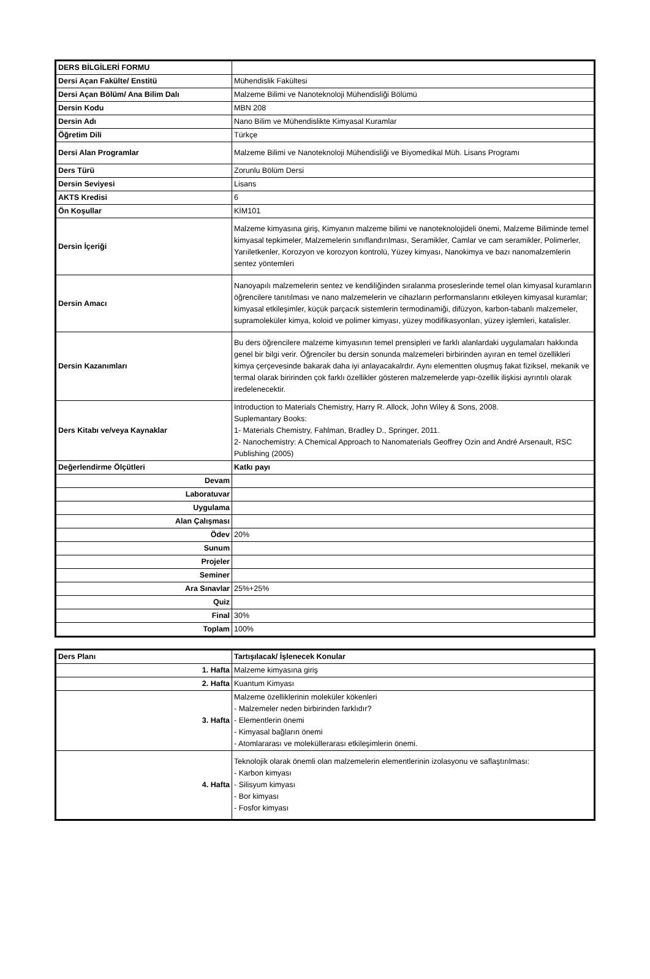| DERS BİLGİLERİ FORMU | |
| Dersi Açan Fakülte/ Enstitü | Mühendislik Fakültesi |
| Dersi Açan Bölüm/ Ana Bilim Dalı | Malzeme Bilimi ve Nanoteknoloji Mühendisliği Bölümü |
| Dersin Kodu | MBN 208 |
| Dersin Adı | Nano Bilim ve Mühendislikte Kimyasal Kuramlar |
| Öğretim Dili | Türkçe |
| Dersi Alan Programlar | Malzeme Bilimi ve Nanoteknoloji Mühendisliği ve Biyomedikal Müh. Lisans Programı |
| Ders Türü | Zorunlu Bölüm Dersi |
| Dersin Seviyesi | Lisans |
| AKTS Kredisi | 6 |
| Ön Koşullar | KİM101 |
| Dersin İçeriği | Malzeme kimyasına giriş, Kimyanın malzeme bilimi ve nanoteknolojideli önemi, Malzeme Biliminde temel kimyasal tepkimeler, Malzemelerin sınıflandırılması, Seramikler, Camlar ve cam seramikler, Polimerler, Yarıiletkenler, Korozyon ve korozyon kontrolü, Yüzey kimyası, Nanokimya ve bazı nanomalzemlerin sentez yöntemleri |
| Dersin Amacı | Nanoyapılı malzemelerin sentez ve kendiliğinden sıralanma proseslerinde temel olan kimyasal kuramların öğrencilere tanıtılması ve nano malzemelerin ve cihazların performanslarını etkileyen kimyasal kuramlar; kimyasal etkileşimler, küçük parçacık sistemlerin termodinamiği, difüzyon, karbon-tabanlı malzemeler, supramoleküler kimya, koloid ve polimer kimyası, yüzey modifikasyonları, yüzey işlemleri, katalisler. |
| Dersin Kazanımları | Bu ders öğrencilere malzeme kimyasının temel prensipleri ve farklı alanlardaki uygulamaları hakkında genel bir bilgi verir. Öğrenciler bu dersin sonunda malzemeleri birbirinden ayıran en temel özellikleri kimya çerçevesinde bakarak daha iyi anlayacakalrdır. Aynı elementten oluşmuş fakat fiziksel, mekanik ve termal olarak biririnden çok farklı özellikler gösteren malzemelerde yapı-özellik ilişkisi ayrıntılı olarak iredelenecektir. |
| Ders Kitabı ve/veya Kaynaklar | Introduction to Materials Chemistry, Harry R. Allock, John Wiley & Sons, 2008. Suplemantary Books: 1- Materials Chemistry, Fahlman, Bradley D., Springer, 2011. 2- Nanochemistry: A Chemical Approach to Nanomaterials Geoffrey Ozin and André Arsenault, RSC Publishing (2005) |
| Değerlendirme Ölçütleri | Katkı payı |
| Devam | |
| Laboratuvar | |
| Uygulama | |
| Alan Çalışması | |
| Ödev | 20% |
| Sunum | |
| Projeler | |
| Seminer | |
| Ara Sınavlar | 25%+25% |
| Quiz | |
| Final | 30% |
| Toplam | 100% |
| Ders Planı | Tartışılacak/ İşlenecek Konular |
| 1. Hafta | Malzeme kimyasına giriş |
| 2. Hafta | Kuantum Kimyası |
| 3. Hafta | Malzeme özelliklerinin moleküler kökenleri - Malzemeler neden birbirinden farklıdır? - Elementlerin önemi - Kimyasal bağların önemi - Atomlararası ve moleküllerarası etkileşimlerin önemi. |
| 4. Hafta | Teknolojik olarak önemli olan malzemelerin elementlerinin izolasyonu ve saflaştırılması: - Karbon kimyası - Silisyum kimyası - Bor kimyası - Fosfor kimyası |